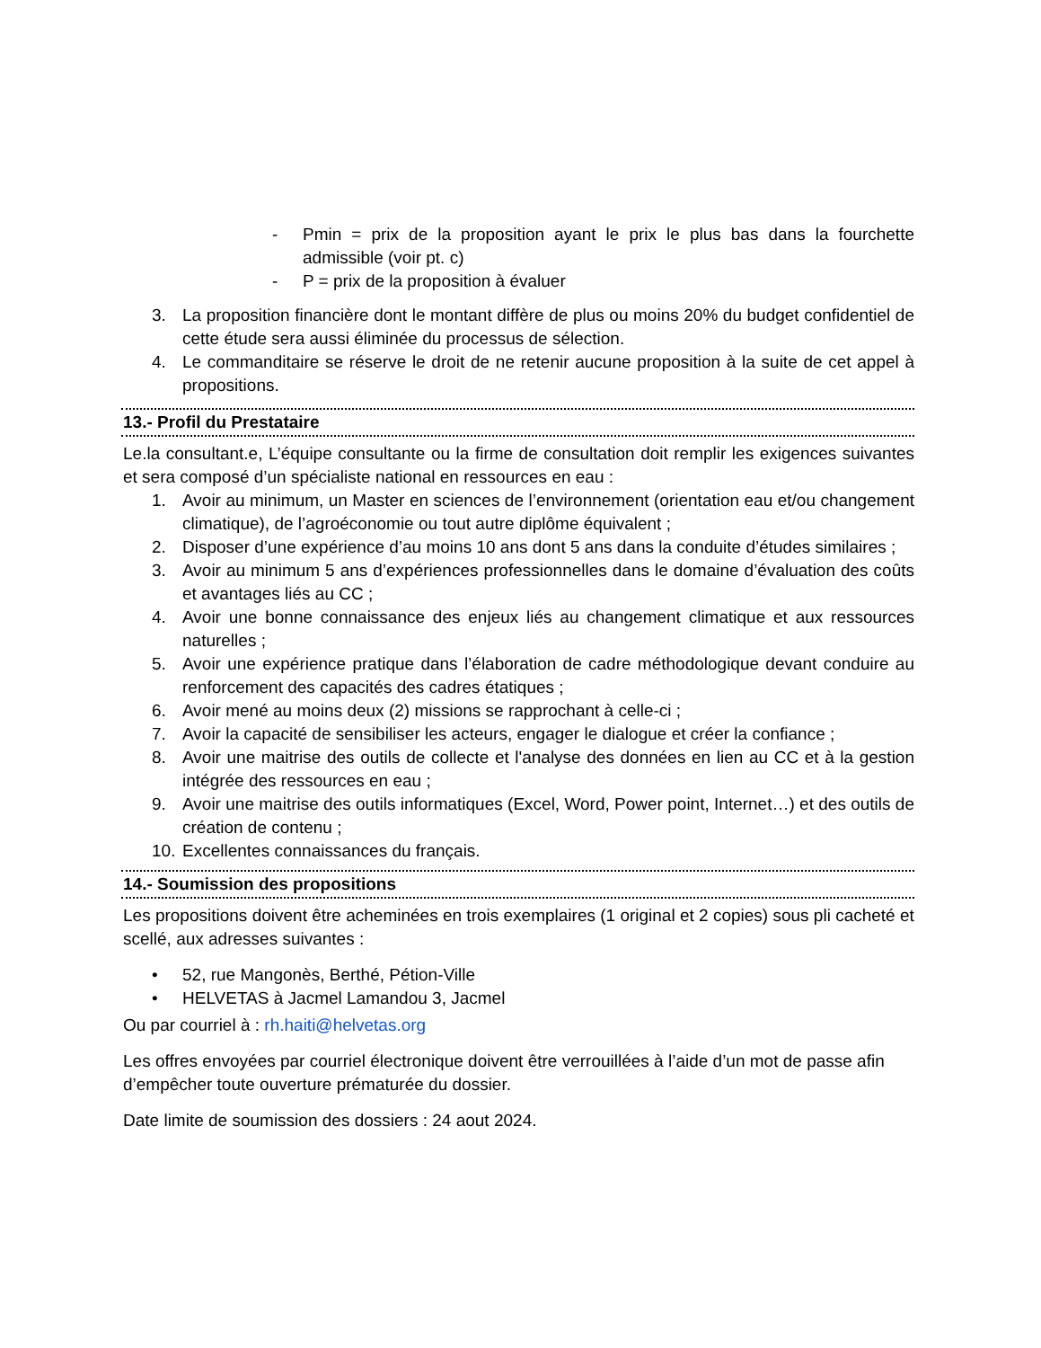- Pmin = prix de la proposition ayant le prix le plus bas dans la fourchette admissible (voir pt. c)
- P = prix de la proposition à évaluer
3. La proposition financière dont le montant diffère de plus ou moins 20% du budget confidentiel de cette étude sera aussi éliminée du processus de sélection.
4. Le commanditaire se réserve le droit de ne retenir aucune proposition à la suite de cet appel à propositions.
13.- Profil du Prestataire
Le.la consultant.e, L’équipe consultante ou la firme de consultation doit remplir les exigences suivantes et sera composé d’un spécialiste national en ressources en eau :
1. Avoir au minimum, un Master en sciences de l’environnement (orientation eau et/ou changement climatique), de l’agroéconomie ou tout autre diplôme équivalent ;
2. Disposer d’une expérience d’au moins 10 ans dont 5 ans dans la conduite d’études similaires ;
3. Avoir au minimum 5 ans d’expériences professionnelles dans le domaine d’évaluation des coûts et avantages liés au CC ;
4. Avoir une bonne connaissance des enjeux liés au changement climatique et aux ressources naturelles ;
5. Avoir une expérience pratique dans l’élaboration de cadre méthodologique devant conduire au renforcement des capacités des cadres étatiques ;
6. Avoir mené au moins deux (2) missions se rapprochant à celle-ci ;
7. Avoir la capacité de sensibiliser les acteurs, engager le dialogue et créer la confiance ;
8. Avoir une maitrise des outils de collecte et l'analyse des données en lien au CC et à la gestion intégrée des ressources en eau ;
9. Avoir une maitrise des outils informatiques (Excel, Word, Power point, Internet…) et des outils de création de contenu ;
10. Excellentes connaissances du français.
14.- Soumission des propositions
Les propositions doivent être acheminées en trois exemplaires (1 original et 2 copies) sous pli cacheté et scellé, aux adresses suivantes :
• 52, rue Mangonès, Berthé, Pétion-Ville
• HELVETAS à Jacmel Lamandou 3, Jacmel
Ou par courriel à : rh.haiti@helvetas.org
Les offres envoyées par courriel électronique doivent être verrouillées à l’aide d’un mot de passe afin d’empêcher toute ouverture prématurée du dossier.
Date limite de soumission des dossiers : 24 aout 2024.